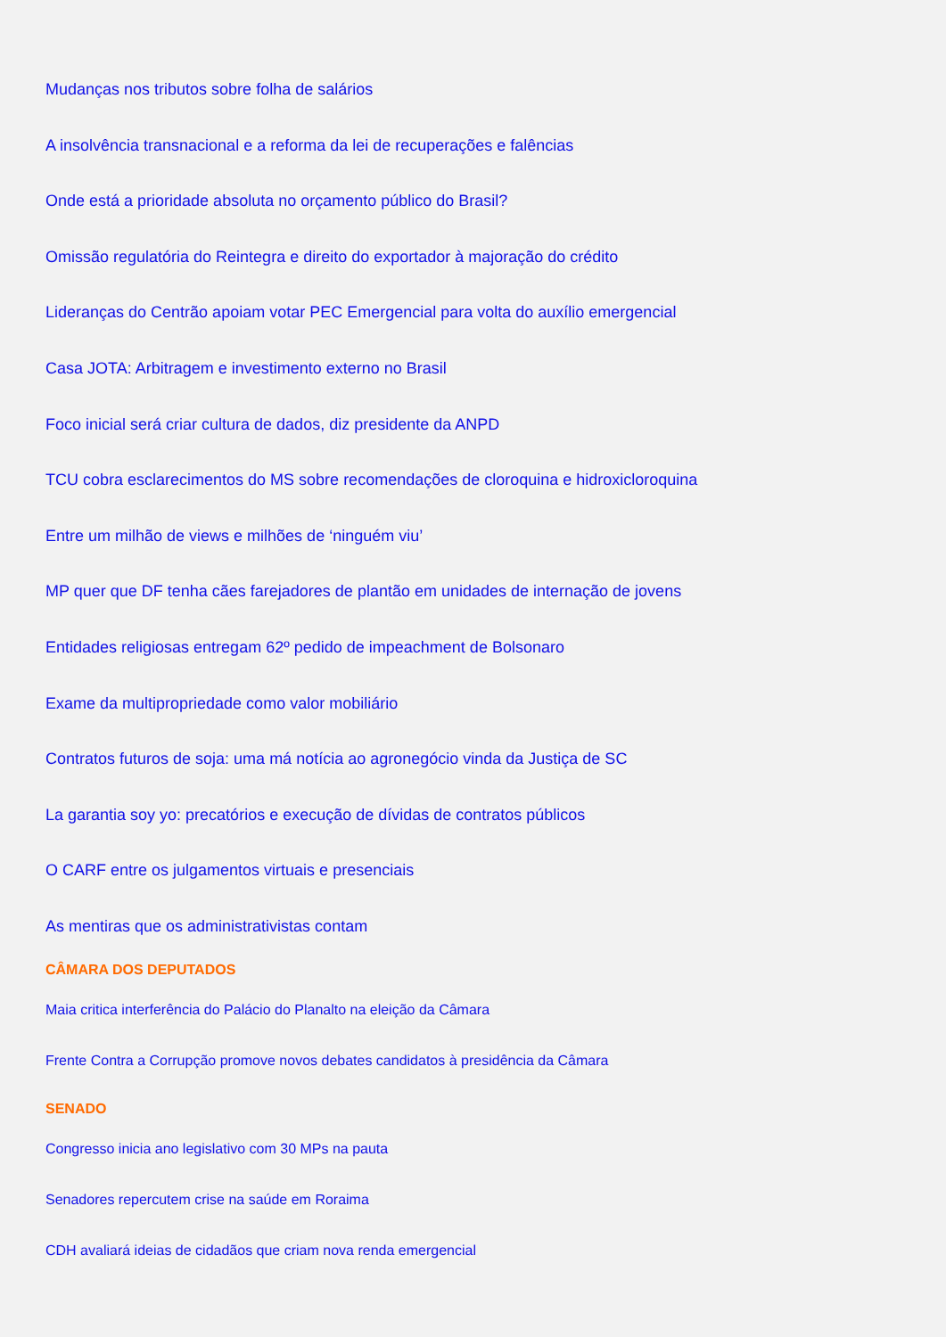Mudanças nos tributos sobre folha de salários
A insolvência transnacional e a reforma da lei de recuperações e falências
Onde está a prioridade absoluta no orçamento público do Brasil?
Omissão regulatória do Reintegra e direito do exportador à majoração do crédito
Lideranças do Centrão apoiam votar PEC Emergencial para volta do auxílio emergencial
Casa JOTA: Arbitragem e investimento externo no Brasil
Foco inicial será criar cultura de dados, diz presidente da ANPD
TCU cobra esclarecimentos do MS sobre recomendações de cloroquina e hidroxicloroquina
Entre um milhão de views e milhões de ‘ninguém viu’
MP quer que DF tenha cães farejadores de plantão em unidades de internação de jovens
Entidades religiosas entregam 62º pedido de impeachment de Bolsonaro
Exame da multipropriedade como valor mobiliário
Contratos futuros de soja: uma má notícia ao agronegócio vinda da Justiça de SC
La garantia soy yo: precatórios e execução de dívidas de contratos públicos
O CARF entre os julgamentos virtuais e presenciais
As mentiras que os administrativistas contam
CÂMARA DOS DEPUTADOS
Maia critica interferência do Palácio do Planalto na eleição da Câmara
Frente Contra a Corrupção promove novos debates candidatos à presidência da Câmara
SENADO
Congresso inicia ano legislativo com 30 MPs na pauta
Senadores repercutem crise na saúde em Roraima
CDH avaliará ideias de cidadãos que criam nova renda emergencial